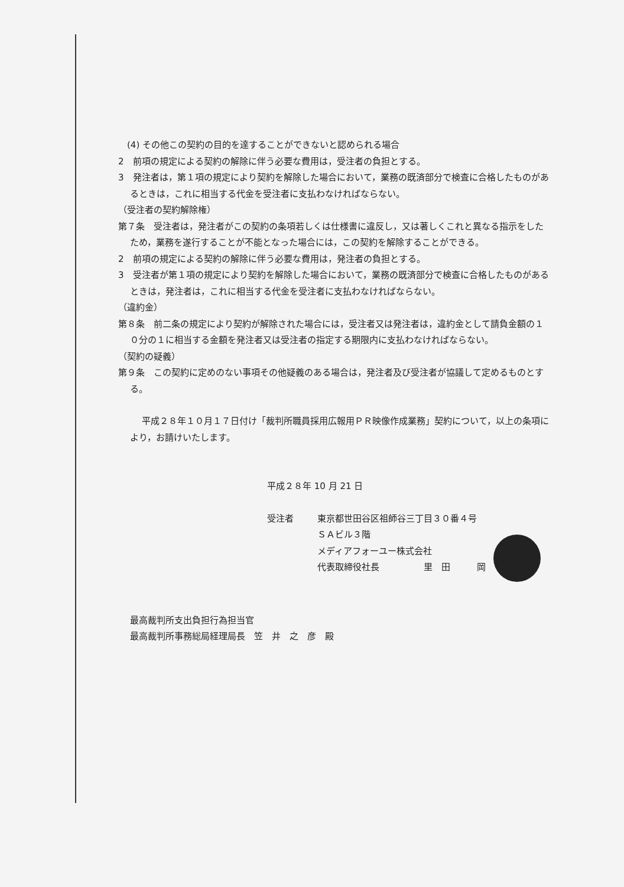(4) その他この契約の目的を達することができないと認められる場合
2　前項の規定による契約の解除に伴う必要な費用は，受注者の負担とする。
3　発注者は，第１項の規定により契約を解除した場合において，業務の既済部分で検査に合格したものがあるときは，これに相当する代金を受注者に支払わなければならない。
（受注者の契約解除権）
第７条　受注者は，発注者がこの契約の条項若しくは仕様書に違反し，又は著しくこれと異なる指示をしたため，業務を遂行することが不能となった場合には，この契約を解除することができる。
2　前項の規定による契約の解除に伴う必要な費用は，発注者の負担とする。
3　受注者が第１項の規定により契約を解除した場合において，業務の既済部分で検査に合格したものがあるときは，発注者は，これに相当する代金を受注者に支払わなければならない。
（違約金）
第８条　前二条の規定により契約が解除された場合には，受注者又は発注者は，違約金として請負金額の１０分の１に相当する金額を発注者又は受注者の指定する期限内に支払わなければならない。
（契約の疑義）
第９条　この契約に定めのない事項その他疑義のある場合は，発注者及び受注者が協議して定めるものとする。
平成２８年１０月１７日付け「裁判所職員採用広報用ＰＲ映像作成業務」契約について，以上の条項により，お請けいたします。
平成２８年 10 月 21 日
受注者 東京都世田谷区祖師谷三丁目３０番４号
ＳＡビル３階
メディアフォーユー株式会社
代表取締役社長　　　　　里　田　　　岡
最高裁判所支出負担行為担当官
最高裁判所事務総局経理局長　笠　井　之　彦　殿